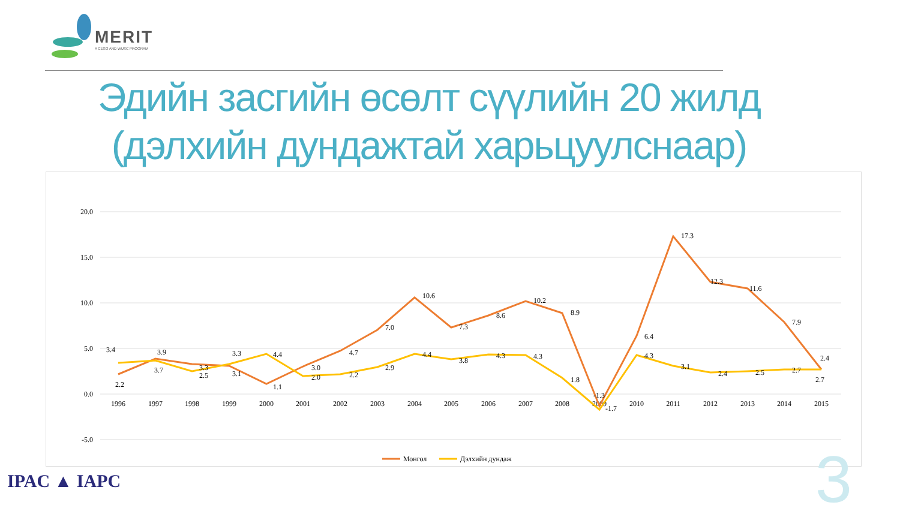MERIT
A CESO AND WUSC PROGRAM
Эдийн засгийн өсөлт сүүлийн 20 жилд
(дэлхийн дундажтай харьцуулснаар)
20.0
15.0
10.0
5.0
0.0
-5.0
1996
1997
1998
1999
2000
2001
2002
2003
2004
2005
2006
2007
2008
2009
2010
2011
2012
2013
2014
2015
2.2
3.9
3.3
3.1
1.1
3.0
4.7
7.0
10.6
7.3
8.6
10.2
8.9
-1.3
6.4
17.3
12.3
11.6
7.9
2.7
3.4
3.7
2.5
3.3
4.4
2.0
2.2
2.9
4.4
3.8
4.3
4.3
1.8
-1.7
4.3
3.1
2.4
2.5
2.7
2.4
Монгол
Дэлхийн дундаж
IPAC ▲ IAPC 3